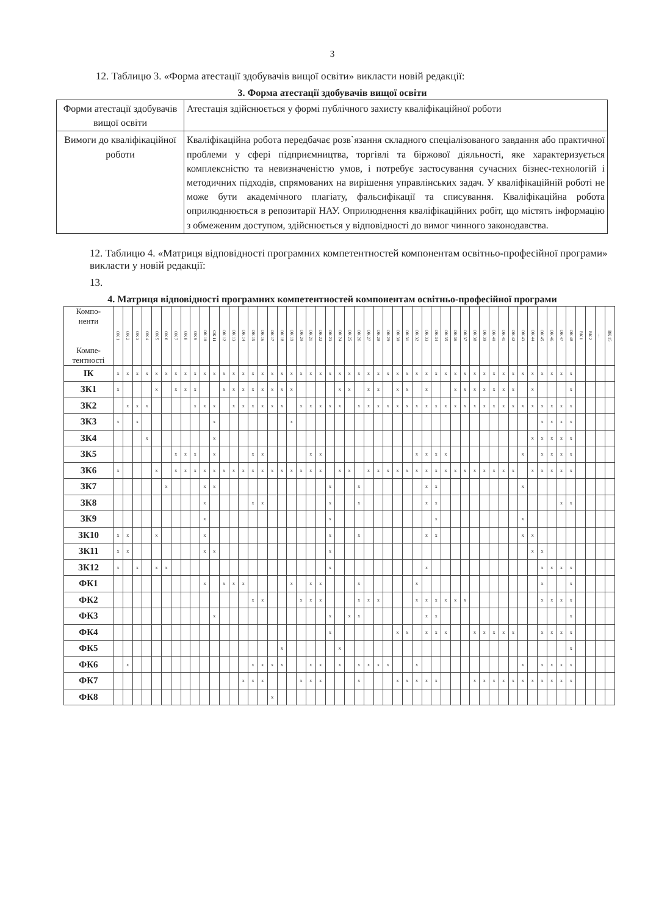3
12. Таблицю 3. «Форма атестації здобувачів вищої освіти» викласти новій редакції:
3. Форма атестації здобувачів вищої освіти
| Форми атестації здобувачів вищої освіти | Атестація здійснюється у формі публічного захисту кваліфікаційної роботи |
| Вимоги до кваліфікаційної роботи | Кваліфікаційна робота передбачає розв`язання складного спеціалізованого завдання або практичної проблеми у сфері підприємництва, торгівлі та біржової діяльності, яке характеризується комплексністю та невизначеністю умов, і потребує застосування сучасних бізнес-технологій і методичних підходів, спрямованих на вирішення управлінських задач. У кваліфікаційній роботі не може бути академічного плагіату, фальсифікації та списування. Кваліфікаційна робота оприлюднюється в репозитарії НАУ. Оприлюднення кваліфікаційних робіт, що містять інформацію з обмеженим доступом, здійснюється у відповідності до вимог чинного законодавства. |
12. Таблицю 4. «Матриця відповідності програмних компетентностей компонентам освітньо-професійної програми» викласти у новій редакції:
13.
4. Матриця відповідності програмних компетентностей компонентам освітньо-професійної програми
| Компо- ненти Компе- тентності | ОК 1 | ОК 2 | ОК 3 | ОК 4 | ОК 5 | ОК 6 | ОК 7 | ОК 8 | ОК 9 | ОК 10 | ОК 11 | ОК 12 | ОК 13 | ОК 14 | ОК 15 | ОК 16 | ОК 17 | ОК 18 | ОК 19 | ОК 20 | ОК 21 | ОК 22 | ОК 23 | ОК 24 | ОК 25 | ОК 26 | ОК 27 | ОК 28 | ОК 29 | ОК 30 | ОК 31 | ОК 32 | ОК 33 | ОК 34 | ОК 35 | ОК 36 | ОК 37 | ОК 38 | ОК 39 | ОК 40 | ОК 41 | ОК 42 | ОК 43 | ОК 44 | ОК 45 | ОК 46 | ОК 47 | ОК 48 | ВК 1 | ВК 2 | … | ВК 15 |
| --- | --- | --- | --- | --- | --- | --- | --- | --- | --- | --- | --- | --- | --- | --- | --- | --- | --- | --- | --- | --- | --- | --- | --- | --- | --- | --- | --- | --- | --- | --- | --- | --- | --- | --- | --- | --- | --- | --- | --- | --- | --- | --- | --- | --- | --- | --- | --- | --- | --- | --- | --- | --- |
| ІК | x | x | x | x | x | x | x | x | x | x | x | x | x | x | x | x | x | x | x | x | x | x | x | x | x | x | x | x | x | x | x | x | x | x | x | x | x | x | x | x | x | x | x | x | x | x | x | x | | | | |
| ЗК1 | x | | | | x | | x | x | x | | | x | x | x | x | x | x | x | x | | | | | x | x | | x | x | | x | x | | x | | | x | x | x | x | x | x | x | | x | | | | x | | | | |
| ЗК2 | | x | x | x | | | | | x | x | x | | x | x | x | x | x | x | | x | x | x | x | x | | x | x | x | x | x | x | x | x | x | x | x | x | x | x | x | x | x | x | x | x | x | x | x | | | | |
| ЗК3 | x | | x | | | | | | | | x | | | | | | | | x | | | | | | | | | | | | | | | | | | | | | | | | | | x | x | x | x | | | | |
| ЗК4 | | | | x | | | | | | | x | | | | | | | | | | | | | | | | | | | | | | | | | | | | | | | | | x | x | x | x | x | | | | |
| ЗК5 | | | | | | | x | x | x | | x | | | | x | x | | | | | x | x | | | | | | | | | | x | x | x | x | | | | | | | | x | | x | x | x | x | | | | |
| ЗК6 | x | | | | x | | x | x | x | x | x | x | x | x | x | x | x | x | x | x | x | x | | x | x | | x | x | x | x | x | x | x | x | x | x | x | x | x | x | x | x | | x | x | x | x | x | | | | |
| ЗК7 | | | | | | x | | | | x | x | | | | | | | | | | | | x | | | x | | | | | | | x | x | | | | | | | | | x | | | | | | | | | |
| ЗК8 | | | | | | | | | | x | | | | | x | x | | | | | | | x | | | x | | | | | | | x | x | | | | | | | | | | | | | x | x | | | | |
| ЗК9 | | | | | | | | | | x | | | | | | | | | | | | | x | | | | | | | | | | | x | | | | | | | | | x | | | | | | | | | |
| ЗК10 | x | x | | | x | | | | | x | | | | | | | | | | | | | x | | | x | | | | | | | x | x | | | | | | | | | x | x | | | | | | | | |
| ЗК11 | x | x | | | | | | | | x | x | | | | | | | | | | | | x | | | | | | | | | | | | | | | | | | | | | x | x | | | | | | | |
| ЗК12 | x | | x | | x | x | | | | | | | | | | | | | | | | | x | | | | | | | | | | x | | | | | | | | | | | | x | x | x | x | | | | |
| ФК1 | | | | | | | | | | x | | x | x | x | | | | | x | | x | x | | | | x | | | | | | x | | | | | | | | | | | | | x | | | x | | | | |
| ФК2 | | | | | | | | | | | | | | | x | x | | | | x | x | x | | | | x | x | x | | | | x | x | x | x | x | x | | | | | | | | x | x | x | x | | | | |
| ФК3 | | | | | | | | | | | x | | | | | | | | | | | | x | | x | x | | | | | | | x | x | | | | | | | | | | | | | | x | | | | |
| ФК4 | | | | | | | | | | | | | | | | | | | | | | | x | | | | | | | x | x | | x | x | x | | | x | x | x | x | x | | | x | x | x | x | | | | |
| ФК5 | | | | | | | | | | | | | | | | | | x | | | | | | x | | | | | | | | | | | | | | | | | | | | | | | | x | | | | |
| ФК6 | | x | | | | | | | | | | | | | x | x | x | x | | | x | x | | x | | x | x | x | x | | | x | | | | | | | | | | | x | | x | x | x | x | | | | |
| ФК7 | | | | | | | | | | | | | | x | x | x | | | | x | x | x | | | | x | | | | x | x | x | x | x | | | | x | x | x | x | x | x | x | x | x | x | x | | | | |
| ФК8 | | | | | | | | | | | | | | | | | x | | | | | | | | | | | | | | | | | | | | | | | | | | | | | | | | | | | |